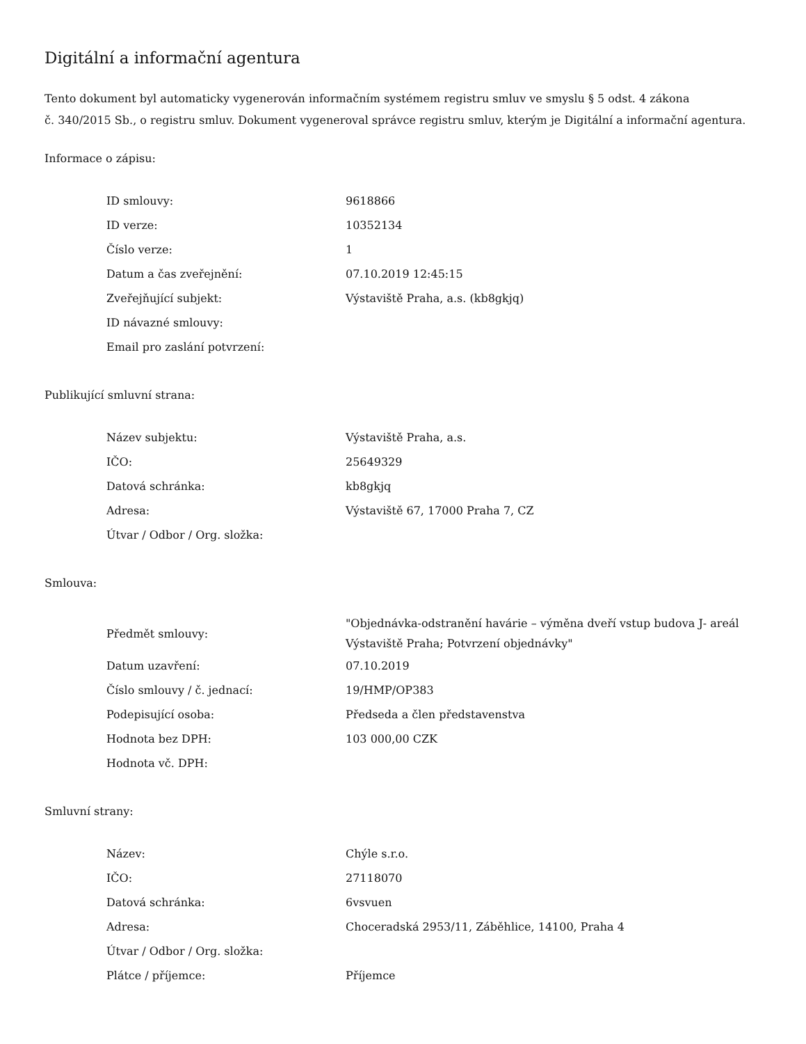Digitální a informační agentura
Tento dokument byl automaticky vygenerován informačním systémem registru smluv ve smyslu § 5 odst. 4 zákona
č. 340/2015 Sb., o registru smluv. Dokument vygeneroval správce registru smluv, kterým je Digitální a informační agentura.
Informace o zápisu:
| ID smlouvy: | 9618866 |
| ID verze: | 10352134 |
| Číslo verze: | 1 |
| Datum a čas zveřejnění: | 07.10.2019 12:45:15 |
| Zveřejňující subjekt: | Výstaviště Praha, a.s. (kb8gkjq) |
| ID návazné smlouvy: | |
| Email pro zaslání potvrzení: | |
Publikující smluvní strana:
| Název subjektu: | Výstaviště Praha, a.s. |
| IČO: | 25649329 |
| Datová schránka: | kb8gkjq |
| Adresa: | Výstaviště 67, 17000 Praha 7, CZ |
| Útvar / Odbor / Org. složka: | |
Smlouva:
| Předmět smlouvy: | "Objednávka-odstranění havárie – výměna dveří vstup budova J- areál Výstaviště Praha; Potvrzení objednávky" |
| Datum uzavření: | 07.10.2019 |
| Číslo smlouvy / č. jednací: | 19/HMP/OP383 |
| Podepisující osoba: | Předseda a člen představenstva |
| Hodnota bez DPH: | 103 000,00 CZK |
| Hodnota vč. DPH: | |
Smluvní strany:
| Název: | Chýle s.r.o. |
| IČO: | 27118070 |
| Datová schránka: | 6vsvuen |
| Adresa: | Choceradská 2953/11, Záběhlice, 14100, Praha 4 |
| Útvar / Odbor / Org. složka: | |
| Plátce / příjemce: | Příjemce |